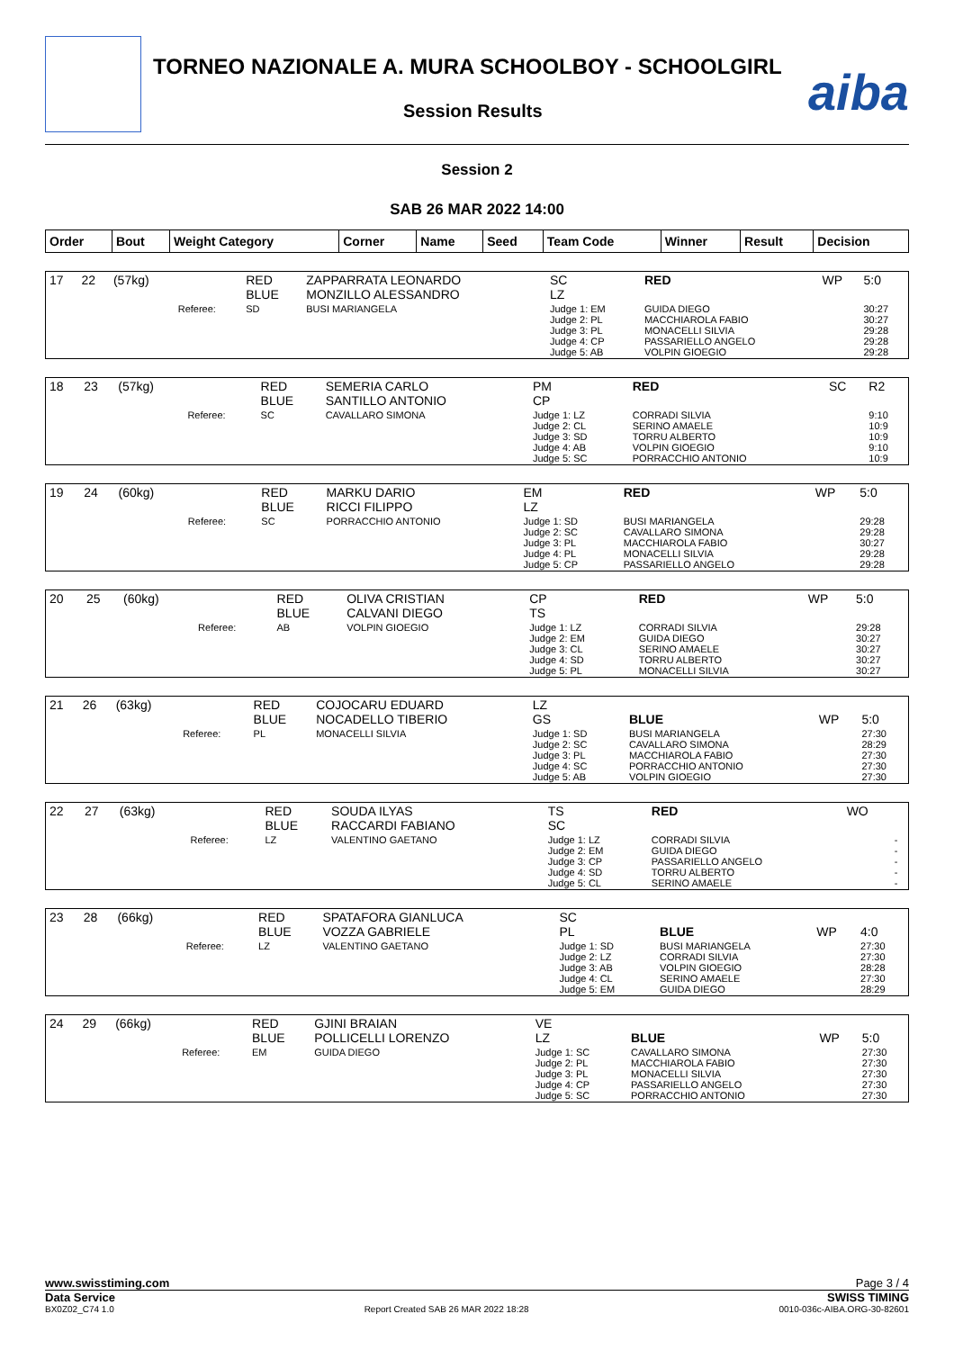TORNEO NAZIONALE A. MURA SCHOOLBOY - SCHOOLGIRL
Session Results aiba
Session 2
SAB 26 MAR 2022 14:00
| Order | Bout | Weight Category | Corner | Name | Seed | Team Code | Winner | Result | Decision |
| --- | --- | --- | --- | --- | --- | --- | --- | --- | --- |
| 17 | 22 | (57kg) | | RED BLUE | ZAPPARRATA LEONARDO MONZILLO ALESSANDRO | SC LZ | RED | WP | 5:0 |
| | | | Referee: | SD | BUSI MARIANGELA | Judge 1: EM Judge 2: PL Judge 3: PL Judge 4: CP Judge 5: AB | GUIDA DIEGO MACCHIAROLA FABIO MONACELLI SILVIA PASSARIELLO ANGELO VOLPIN GIOEGIO | | 30:27 30:27 29:28 29:28 29:28 |
| 18 | 23 | (57kg) | | RED BLUE | SEMERIA CARLO SANTILLO ANTONIO | PM CP | RED | SC | R2 |
| | | | Referee: | SC | CAVALLARO SIMONA | Judge 1: LZ Judge 2: CL Judge 3: SD Judge 4: AB Judge 5: SC | CORRADI SILVIA SERINO AMAELE TORRU ALBERTO VOLPIN GIOEGIO PORRACCHIO ANTONIO | | 9:10 10:9 10:9 9:10 10:9 |
| 19 | 24 | (60kg) | | RED BLUE | MARKU DARIO RICCI FILIPPO | EM LZ | RED | WP | 5:0 |
| | | | Referee: | SC | PORRACCHIO ANTONIO | Judge 1: SD Judge 2: SC Judge 3: PL Judge 4: PL Judge 5: CP | BUSI MARIANGELA CAVALLARO SIMONA MACCHIAROLA FABIO MONACELLI SILVIA PASSARIELLO ANGELO | | 29:28 29:28 30:27 29:28 29:28 |
| 20 | 25 | (60kg) | | RED BLUE | OLIVA CRISTIAN CALVANI DIEGO | CP TS | RED | WP | 5:0 |
| | | | Referee: | AB | VOLPIN GIOEGIO | Judge 1: LZ Judge 2: EM Judge 3: CL Judge 4: SD Judge 5: PL | CORRADI SILVIA GUIDA DIEGO SERINO AMAELE TORRU ALBERTO MONACELLI SILVIA | | 29:28 30:27 30:27 30:27 30:27 |
| 21 | 26 | (63kg) | | RED BLUE | COJOCARU EDUARD NOCADELLO TIBERIO | LZ GS | BLUE | WP | 5:0 |
| | | | Referee: | PL | MONACELLI SILVIA | Judge 1: SD Judge 2: SC Judge 3: PL Judge 4: SC Judge 5: AB | BUSI MARIANGELA CAVALLARO SIMONA MACCHIAROLA FABIO PORRACCHIO ANTONIO VOLPIN GIOEGIO | | 27:30 28:29 27:30 27:30 27:30 |
| 22 | 27 | (63kg) | | RED BLUE | SOUDA ILYAS RACCARDI FABIANO | TS SC | RED | WO | |
| | | | Referee: | LZ | VALENTINO GAETANO | Judge 1: LZ Judge 2: EM Judge 3: CP Judge 4: SD Judge 5: CL | CORRADI SILVIA GUIDA DIEGO PASSARIELLO ANGELO TORRU ALBERTO SERINO AMAELE | | - - - - - |
| 23 | 28 | (66kg) | | RED BLUE | SPATAFORA GIANLUCA VOZZA GABRIELE | SC PL | BLUE | WP | 4:0 |
| | | | Referee: | LZ | VALENTINO GAETANO | Judge 1: SD Judge 2: LZ Judge 3: AB Judge 4: CL Judge 5: EM | BUSI MARIANGELA CORRADI SILVIA VOLPIN GIOEGIO SERINO AMAELE GUIDA DIEGO | | 27:30 27:30 28:28 27:30 28:29 |
| 24 | 29 | (66kg) | | RED BLUE | GJINI BRAIAN POLLICELLI LORENZO | VE LZ | BLUE | WP | 5:0 |
| | | | Referee: | EM | GUIDA DIEGO | Judge 1: SC Judge 2: PL Judge 3: PL Judge 4: CP Judge 5: SC | CAVALLARO SIMONA MACCHIAROLA FABIO MONACELLI SILVIA PASSARIELLO ANGELO PORRACCHIO ANTONIO | | 27:30 27:30 27:30 27:30 27:30 |
www.swisstiming.com Page 3 / 4
Data Service SWISS TIMING
BX0Z02_C74 1.0 Report Created SAB 26 MAR 2022 18:28 0010-036c-AIBA.ORG-30-82601